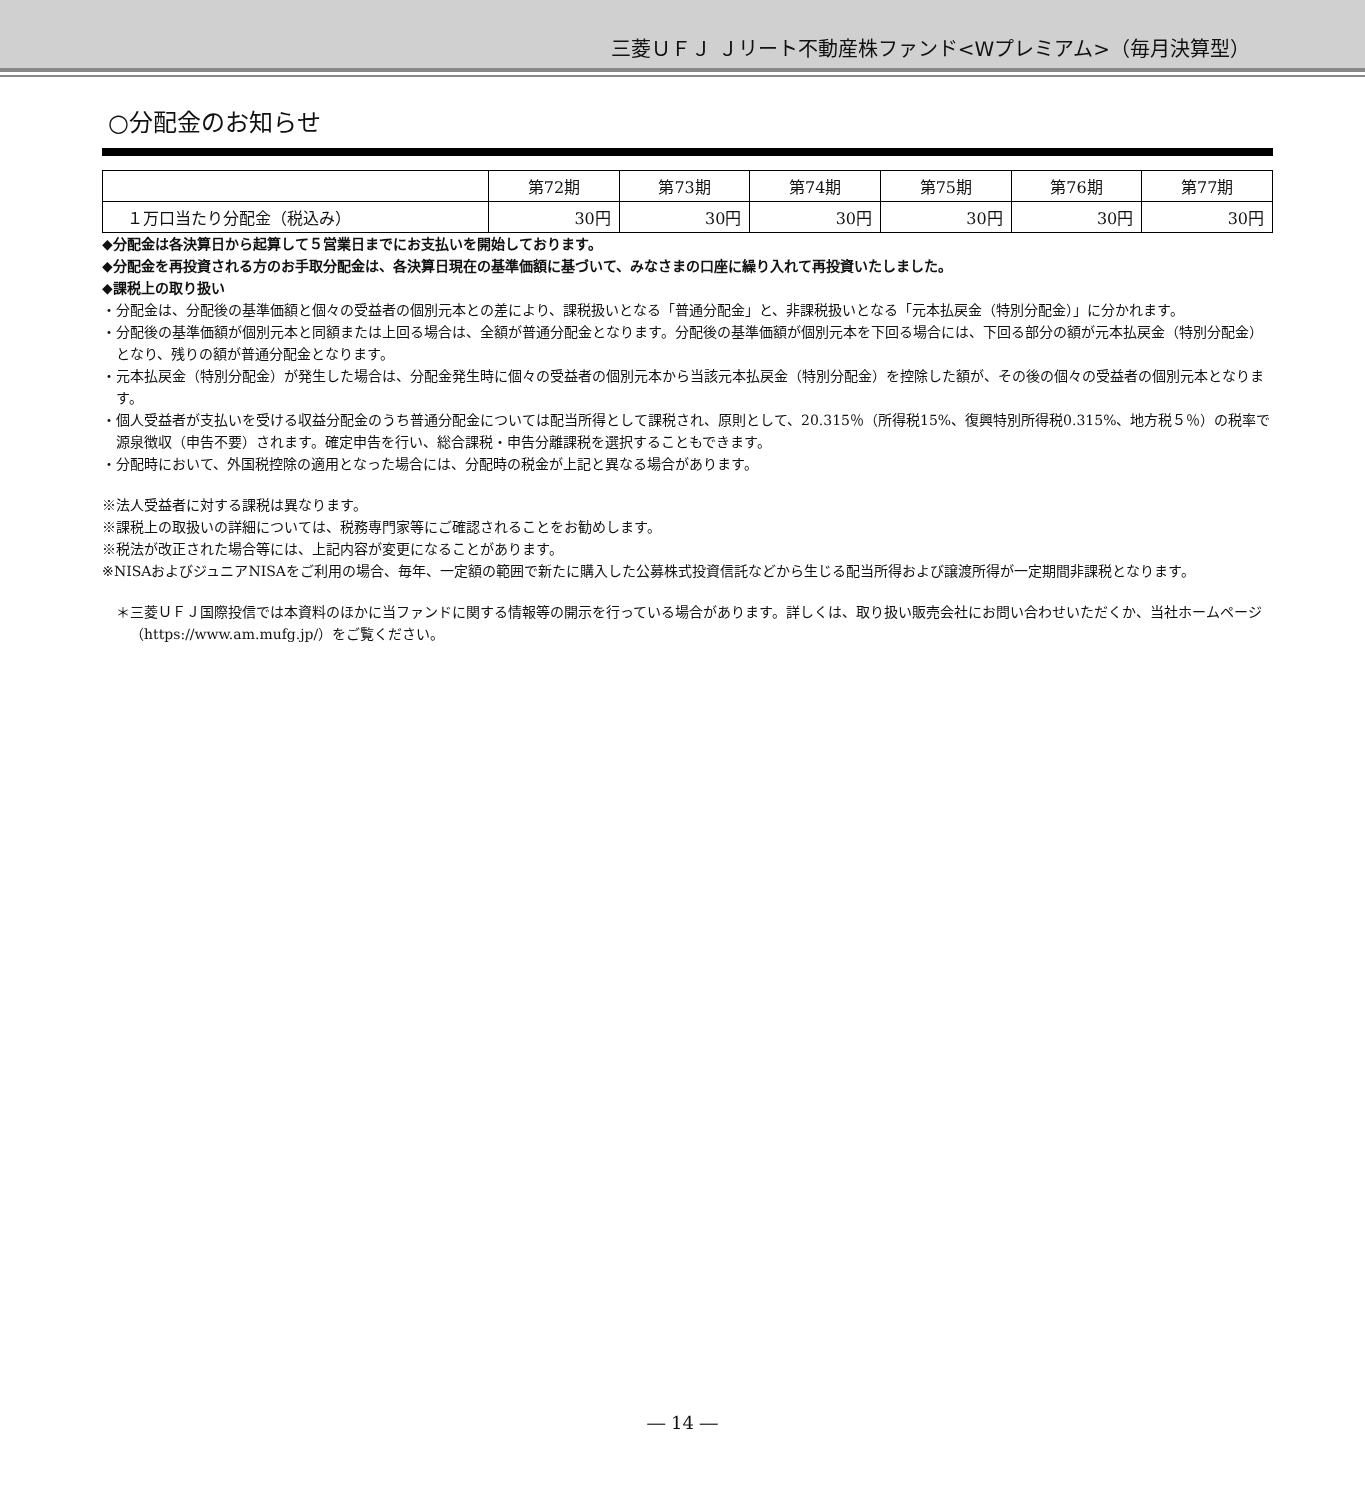三菱ＵＦＪ Ｊリート不動産株ファンド<Wプレミアム>（毎月決算型）
○分配金のお知らせ
| | 第72期 | 第73期 | 第74期 | 第75期 | 第76期 | 第77期 |
| --- | --- | --- | --- | --- | --- | --- |
| １万口当たり分配金（税込み） | 30円 | 30円 | 30円 | 30円 | 30円 | 30円 |
◆分配金は各決算日から起算して５営業日までにお支払いを開始しております。
◆分配金を再投資される方のお手取分配金は、各決算日現在の基準価額に基づいて、みなさまの口座に繰り入れて再投資いたしました。
◆課税上の取り扱い
・分配金は、分配後の基準価額と個々の受益者の個別元本との差により、課税扱いとなる「普通分配金」と、非課税扱いとなる「元本払戻金（特別分配金）」に分かれます。
・分配後の基準価額が個別元本と同額または上回る場合は、全額が普通分配金となります。分配後の基準価額が個別元本を下回る場合には、下回る部分の額が元本払戻金（特別分配金）となり、残りの額が普通分配金となります。
・元本払戻金（特別分配金）が発生した場合は、分配金発生時に個々の受益者の個別元本から当該元本払戻金（特別分配金）を控除した額が、その後の個々の受益者の個別元本となります。
・個人受益者が支払いを受ける収益分配金のうち普通分配金については配当所得として課税され、原則として、20.315％（所得税15%、復興特別所得税0.315%、地方税５％）の税率で源泉徴収（申告不要）されます。確定申告を行い、総合課税・申告分離課税を選択することもできます。
・分配時において、外国税控除の適用となった場合には、分配時の税金が上記と異なる場合があります。
※法人受益者に対する課税は異なります。
※課税上の取扱いの詳細については、税務専門家等にご確認されることをお勧めします。
※税法が改正された場合等には、上記内容が変更になることがあります。
※NISAおよびジュニアNISAをご利用の場合、毎年、一定額の範囲で新たに購入した公募株式投資信託などから生じる配当所得および譲渡所得が一定期間非課税となります。
＊三菱ＵＦＪ国際投信では本資料のほかに当ファンドに関する情報等の開示を行っている場合があります。詳しくは、取り扱い販売会社にお問い合わせいただくか、当社ホームページ（https://www.am.mufg.jp/）をご覧ください。
― 14 ―